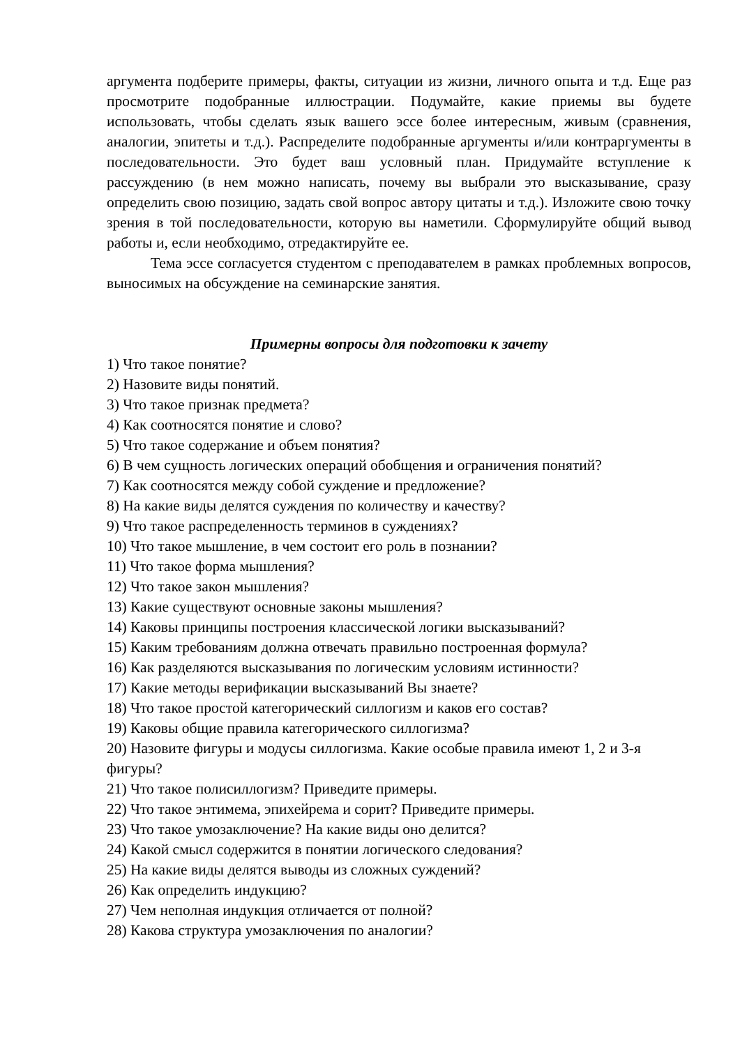аргумента подберите примеры, факты, ситуации из жизни, личного опыта и т.д. Еще раз просмотрите подобранные иллюстрации. Подумайте, какие приемы вы будете использовать, чтобы сделать язык вашего эссе более интересным, живым (сравнения, аналогии, эпитеты и т.д.). Распределите подобранные аргументы и/или контраргументы в последовательности. Это будет ваш условный план. Придумайте вступление к рассуждению (в нем можно написать, почему вы выбрали это высказывание, сразу определить свою позицию, задать свой вопрос автору цитаты и т.д.). Изложите свою точку зрения в той последовательности, которую вы наметили. Сформулируйте общий вывод работы и, если необходимо, отредактируйте ее.
Тема эссе согласуется студентом с преподавателем в рамках проблемных вопросов, выносимых на обсуждение на семинарские занятия.
Примерны вопросы для подготовки к зачету
1) Что такое понятие?
2) Назовите виды понятий.
3) Что такое признак предмета?
4) Как соотносятся понятие и слово?
5) Что такое содержание и объем понятия?
6) В чем сущность логических операций обобщения и ограничения понятий?
7) Как соотносятся между собой суждение и предложение?
8) На какие виды делятся суждения по количеству и качеству?
9) Что такое распределенность терминов в суждениях?
10) Что такое мышление, в чем состоит его роль в познании?
11) Что такое форма мышления?
12) Что такое закон мышления?
13) Какие существуют основные законы мышления?
14) Каковы принципы построения классической логики высказываний?
15) Каким требованиям должна отвечать правильно построенная формула?
16) Как разделяются высказывания по логическим условиям истинности?
17) Какие методы верификации высказываний Вы знаете?
18) Что такое простой категорический силлогизм и каков его состав?
19) Каковы общие правила категорического силлогизма?
20) Назовите фигуры и модусы силлогизма. Какие особые правила имеют 1, 2 и 3-я фигуры?
21) Что такое полисиллогизм? Приведите примеры.
22) Что такое энтимема, эпихейрема и сорит? Приведите примеры.
23) Что такое умозаключение? На какие виды оно делится?
24) Какой смысл содержится в понятии логического следования?
25) На какие виды делятся выводы из сложных суждений?
26) Как определить индукцию?
27) Чем неполная индукция отличается от полной?
28) Какова структура умозаключения по аналогии?